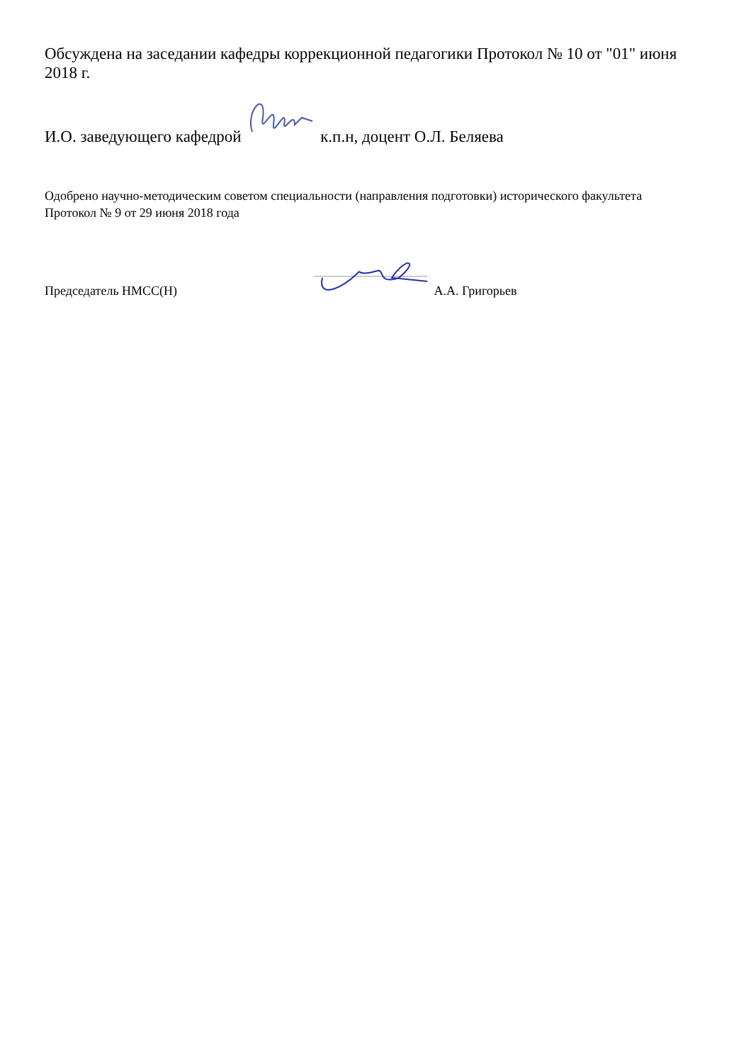Обсуждена на заседании кафедры коррекционной педагогики Протокол № 10 от "01" июня 2018 г.
И.О. заведующего кафедрой к.п.н, доцент О.Л. Беляева
Одобрено научно-методическим советом специальности (направления подготовки) исторического факультета
Протокол № 9 от 29 июня 2018 года
Председатель НМСС(Н) А.А. Григорьев